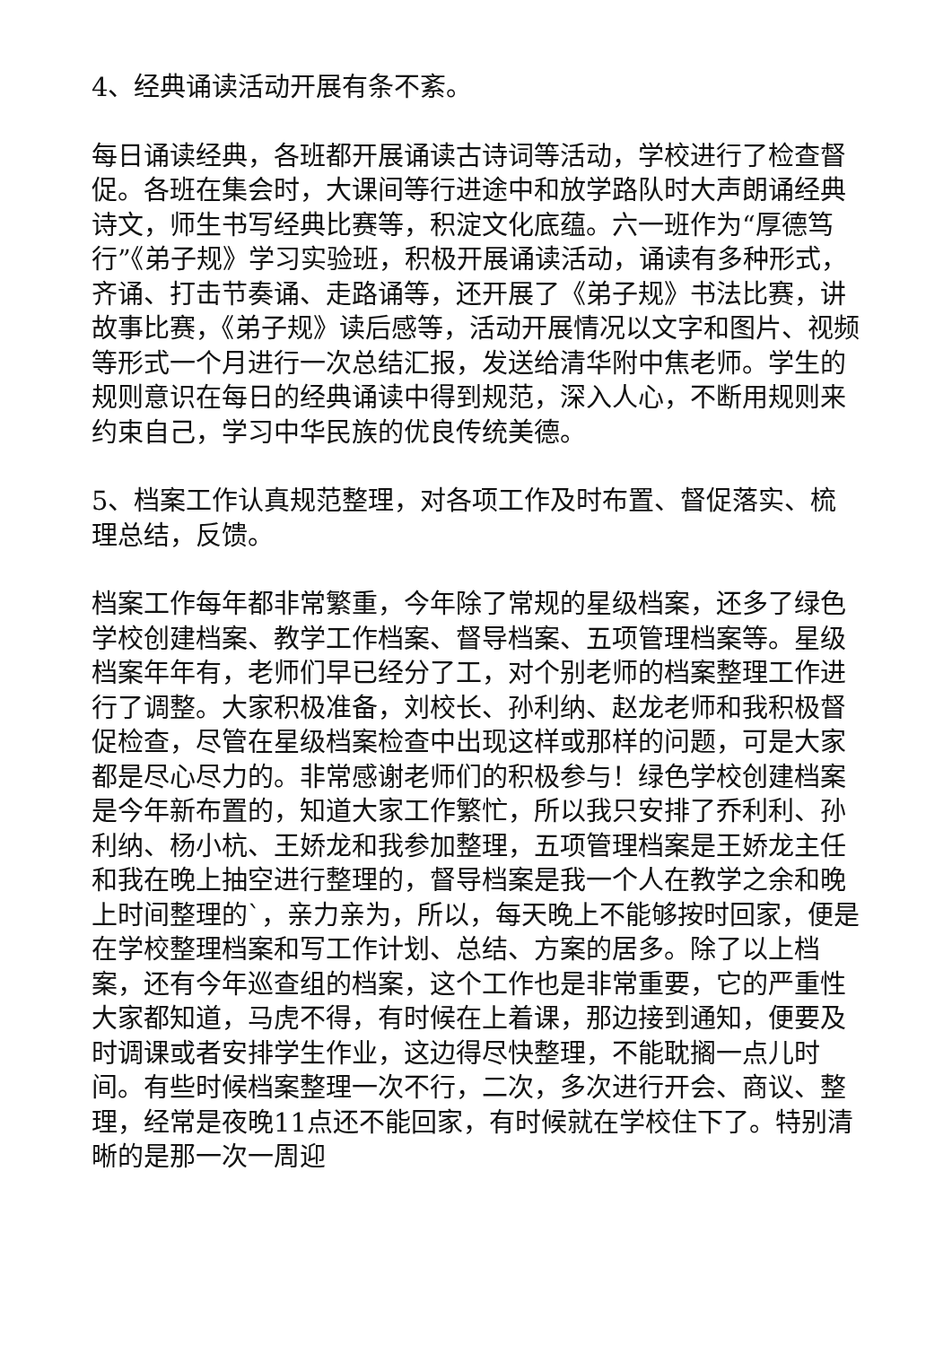4、经典诵读活动开展有条不紊。
每日诵读经典，各班都开展诵读古诗词等活动，学校进行了检查督促。各班在集会时，大课间等行进途中和放学路队时大声朗诵经典诗文，师生书写经典比赛等，积淀文化底蕴。六一班作为“厚德笃行”《弟子规》学习实验班，积极开展诵读活动，诵读有多种形式，齐诵、打击节奏诵、走路诵等，还开展了《弟子规》书法比赛，讲故事比赛，《弟子规》读后感等，活动开展情况以文字和图片、视频等形式一个月进行一次总结汇报，发送给清华附中焦老师。学生的规则意识在每日的经典诵读中得到规范，深入人心，不断用规则来约束自己，学习中华民族的优良传统美德。
5、档案工作认真规范整理，对各项工作及时布置、督促落实、梳理总结，反馈。
档案工作每年都非常繁重，今年除了常规的星级档案，还多了绿色学校创建档案、教学工作档案、督导档案、五项管理档案等。星级档案年年有，老师们早已经分了工，对个别老师的档案整理工作进行了调整。大家积极准备，刘校长、孙利纳、赵龙老师和我积极督促检查，尽管在星级档案检查中出现这样或那样的问题，可是大家都是尽心尽力的。非常感谢老师们的积极参与！绿色学校创建档案是今年新布置的，知道大家工作繁忙，所以我只安排了乔利利、孙利纳、杨小杭、王娇龙和我参加整理，五项管理档案是王娇龙主任和我在晚上抽空进行整理的，督导档案是我一个人在教学之余和晚上时间整理的`，亲力亲为，所以，每天晚上不能够按时回家，便是在学校整理档案和写工作计划、总结、方案的居多。除了以上档案，还有今年巡查组的档案，这个工作也是非常重要，它的严重性大家都知道，马虎不得，有时候在上着课，那边接到通知，便要及时调课或者安排学生作业，这边得尽快整理，不能耽搁一点儿时间。有些时候档案整理一次不行，二次，多次进行开会、商议、整理，经常是夜晚11点还不能回家，有时候就在学校住下了。特别清晰的是那一次一周迎